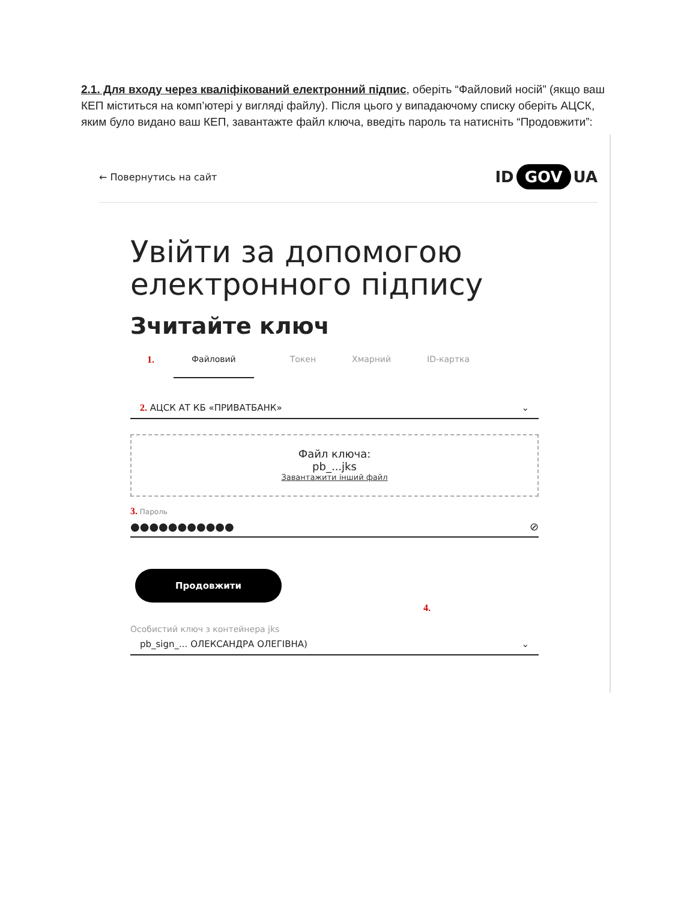2.1. Для входу через кваліфікований електронний підпис, оберіть “Файловий носій” (якщо ваш КЕП міститься на комп’ютері у вигляді файлу). Після цього у випадаючому списку оберіть АЦСК, яким було видано ваш КЕП, завантажте файл ключа, введіть пароль та натисніть “Продовжити”:
← Повернутись на сайт
ID GOV UA
Увійти за допомогою електронного підпису
Зчитайте ключ
1. Файловий Токен Хмарний ID-картка
2. АЦСК АТ КБ «ПРИВАТБАНК» ⌄
Файл ключа:
pb_...jks
Завантажити інший файл
3. Пароль
●●●●●●●●●●● ⊘
Продовжити
4.
Особистий ключ з контейнера jks
pb_sign_... ОЛЕКСАНДРА ОЛЕГІВНА) ⌄